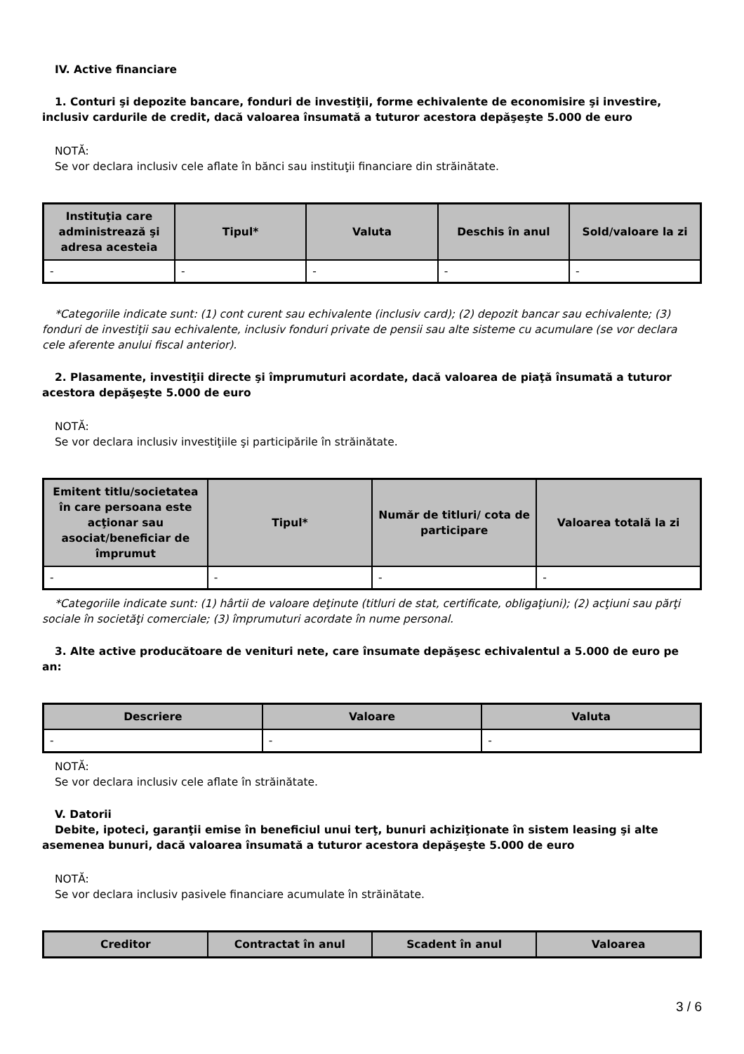IV. Active financiare
1. Conturi şi depozite bancare, fonduri de investiţii, forme echivalente de economisire şi investire, inclusiv cardurile de credit, dacă valoarea însumată a tuturor acestora depăşeşte 5.000 de euro
NOTĂ:
Se vor declara inclusiv cele aflate în bănci sau instituţii financiare din străinătate.
| Instituţia care administrează şi adresa acesteia | Tipul* | Valuta | Deschis în anul | Sold/valoare la zi |
| --- | --- | --- | --- | --- |
| - | - | - | - | - |
*Categoriile indicate sunt: (1) cont curent sau echivalente (inclusiv card); (2) depozit bancar sau echivalente; (3) fonduri de investiţii sau echivalente, inclusiv fonduri private de pensii sau alte sisteme cu acumulare (se vor declara cele aferente anului fiscal anterior).
2. Plasamente, investiţii directe şi împrumuturi acordate, dacă valoarea de piaţă însumată a tuturor acestora depăşeşte 5.000 de euro
NOTĂ:
Se vor declara inclusiv investiţiile şi participările în străinătate.
| Emitent titlu/societatea în care persoana este acţionar sau asociat/beneficiar de împrumut | Tipul* | Număr de titluri/ cota de participare | Valoarea totală la zi |
| --- | --- | --- | --- |
| - | - | - | - |
*Categoriile indicate sunt: (1) hârtii de valoare deţinute (titluri de stat, certificate, obligaţiuni); (2) acţiuni sau părţi sociale în societăţi comerciale; (3) împrumuturi acordate în nume personal.
3. Alte active producătoare de venituri nete, care însumate depăşesc echivalentul a 5.000 de euro pe an:
| Descriere | Valoare | Valuta |
| --- | --- | --- |
| - | - | - |
NOTĂ:
Se vor declara inclusiv cele aflate în străinătate.
V. Datorii
Debite, ipoteci, garanţii emise în beneficiul unui terţ, bunuri achiziţionate în sistem leasing şi alte asemenea bunuri, dacă valoarea însumată a tuturor acestora depăşeşte 5.000 de euro
NOTĂ:
Se vor declara inclusiv pasivele financiare acumulate în străinătate.
| Creditor | Contractat în anul | Scadent în anul | Valoarea |
| --- | --- | --- | --- |
3 / 6